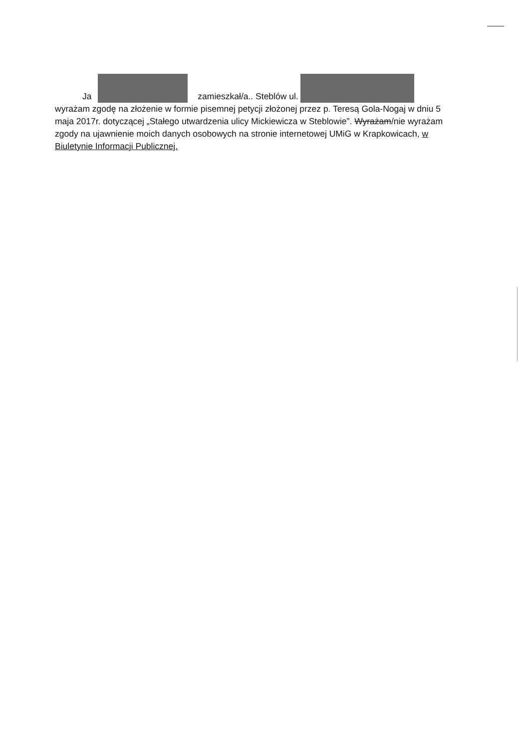Ja zamieszkał/a.. Steblów ul.
wyrażam zgodę na złożenie w formie pisemnej petycji złożonej przez p. Teresą Gola-Nogaj w dniu 5 maja 2017r. dotyczącej „Stałego utwardzenia ulicy Mickiewicza w Steblowie”. Wyrażam/nie wyrażam zgody na ujawnienie moich danych osobowych na stronie internetowej UMiG w Krapkowicach, w Biuletynie Informacji Publicznej.